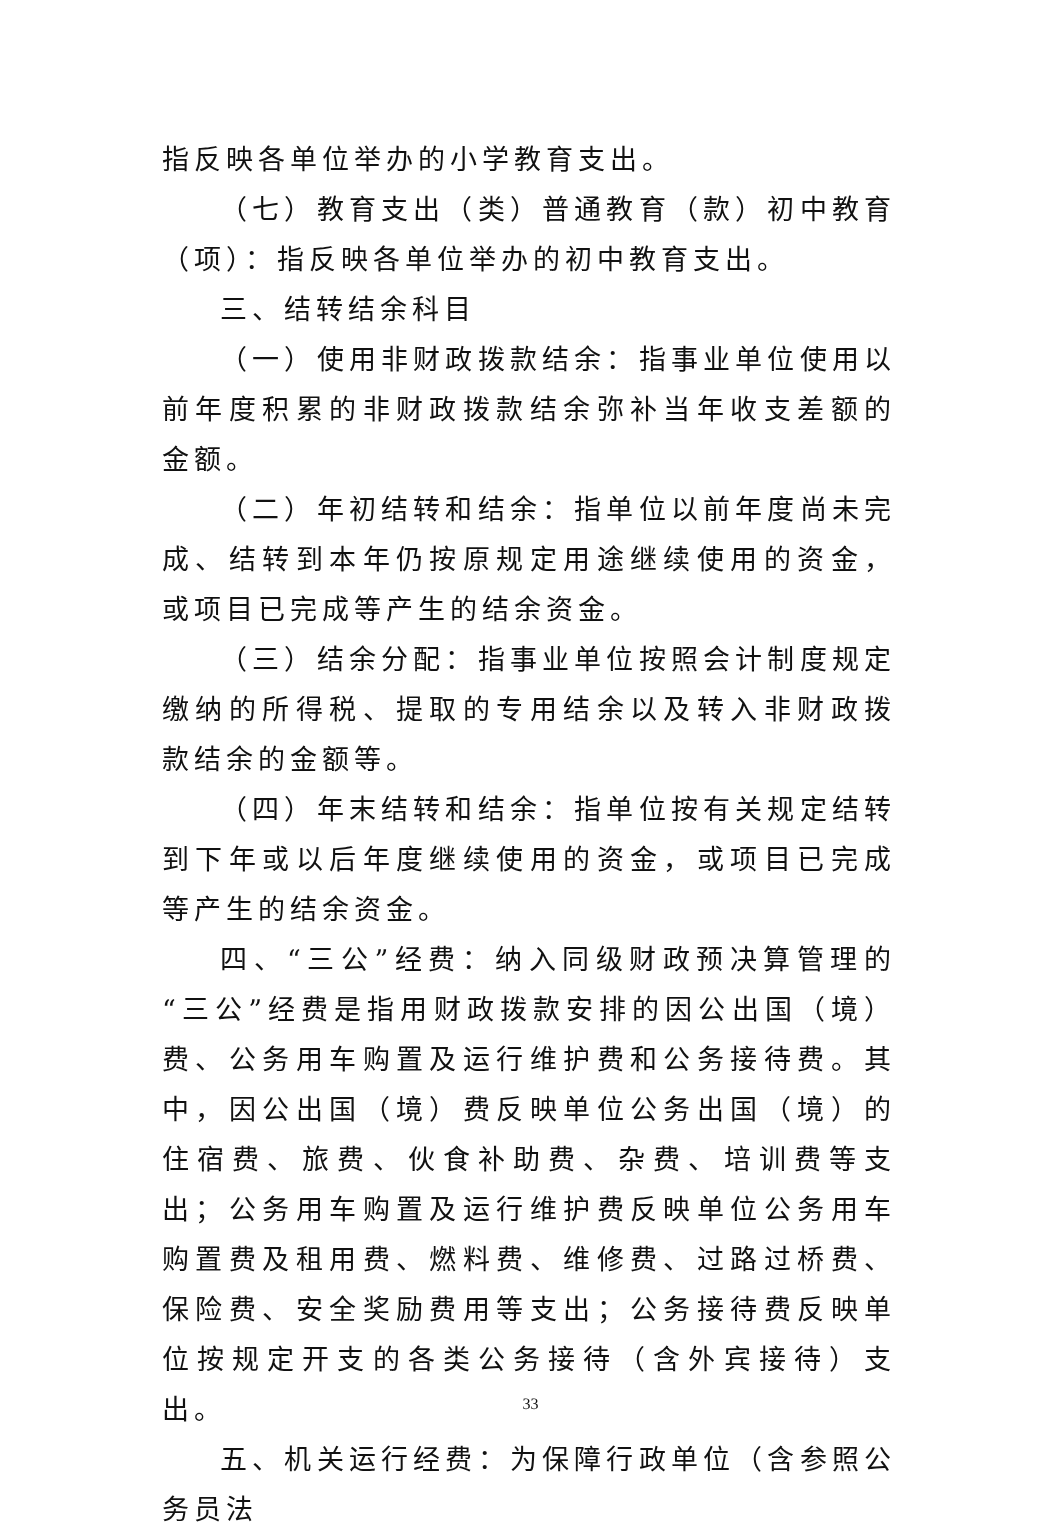指反映各单位举办的小学教育支出。
（七）教育支出（类）普通教育（款）初中教育（项）：指反映各单位举办的初中教育支出。
三、结转结余科目
（一）使用非财政拨款结余：指事业单位使用以前年度积累的非财政拨款结余弥补当年收支差额的金额。
（二）年初结转和结余：指单位以前年度尚未完成、结转到本年仍按原规定用途继续使用的资金，或项目已完成等产生的结余资金。
（三）结余分配：指事业单位按照会计制度规定缴纳的所得税、提取的专用结余以及转入非财政拨款结余的金额等。
（四）年末结转和结余：指单位按有关规定结转到下年或以后年度继续使用的资金，或项目已完成等产生的结余资金。
四、“三公”经费：纳入同级财政预决算管理的“三公”经费是指用财政拨款安排的因公出国（境）费、公务用车购置及运行维护费和公务接待费。其中，因公出国（境）费反映单位公务出国（境）的住宿费、旅费、伙食补助费、杂费、培训费等支出；公务用车购置及运行维护费反映单位公务用车购置费及租用费、燃料费、维修费、过路过桥费、保险费、安全奖励费用等支出；公务接待费反映单位按规定开支的各类公务接待（含外宾接待）支出。
五、机关运行经费：为保障行政单位（含参照公务员法
33